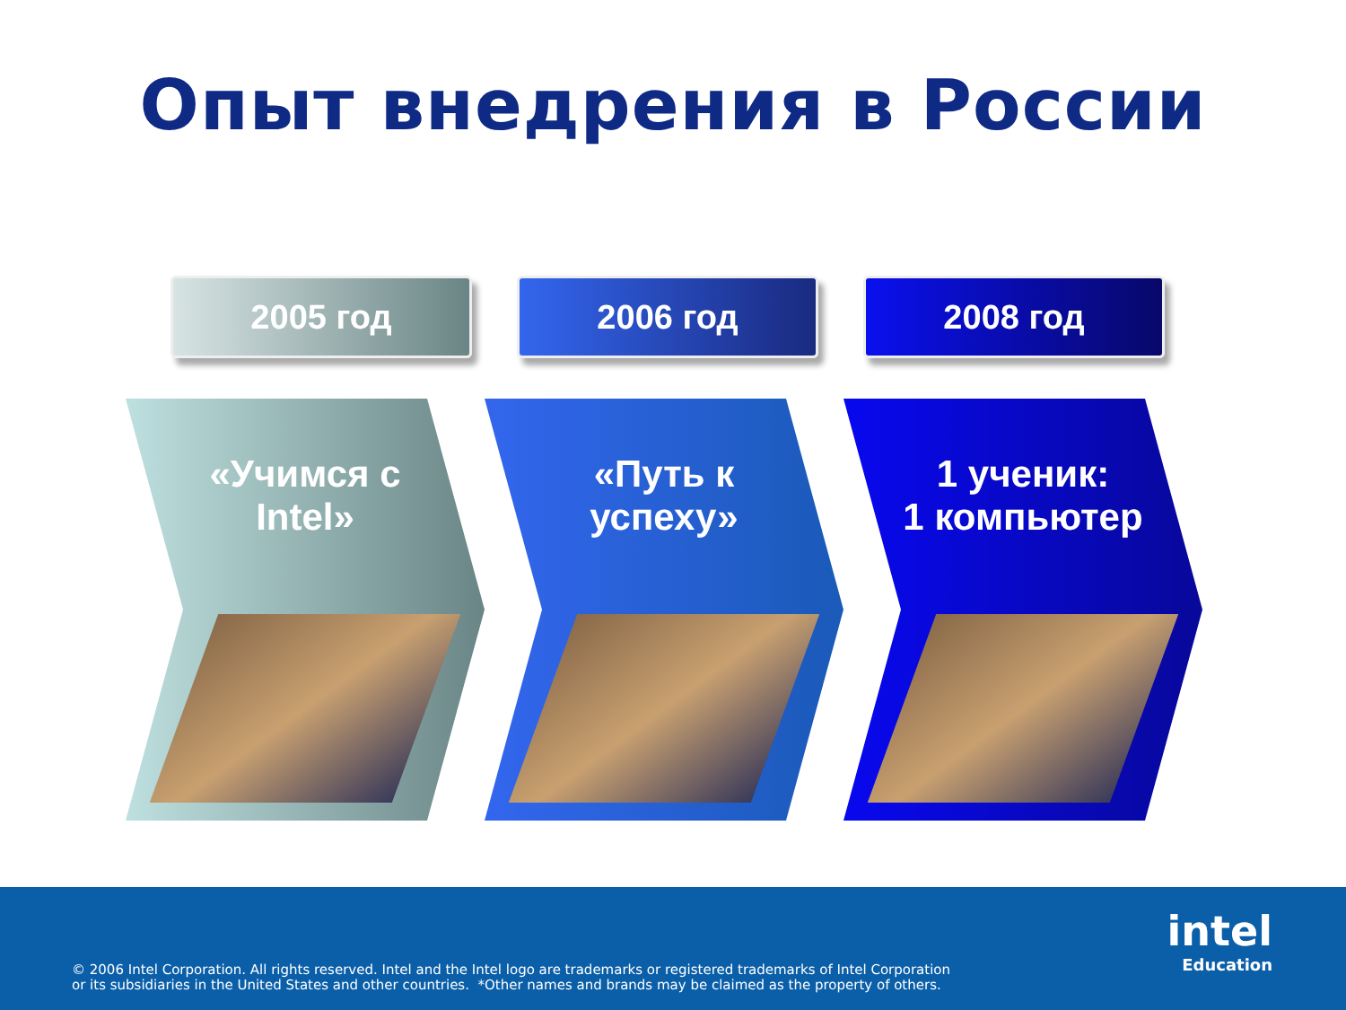Опыт внедрения в России
2005 год 2006 год 2008 год
«Учимся с
Intel»
«Путь к
успеху»
1 ученик:
1 компьютер
© 2006 Intel Corporation. All rights reserved. Intel and the Intel logo are trademarks or registered trademarks of Intel Corporation
or its subsidiaries in the United States and other countries. *Other names and brands may be claimed as the property of others.
intel
Education